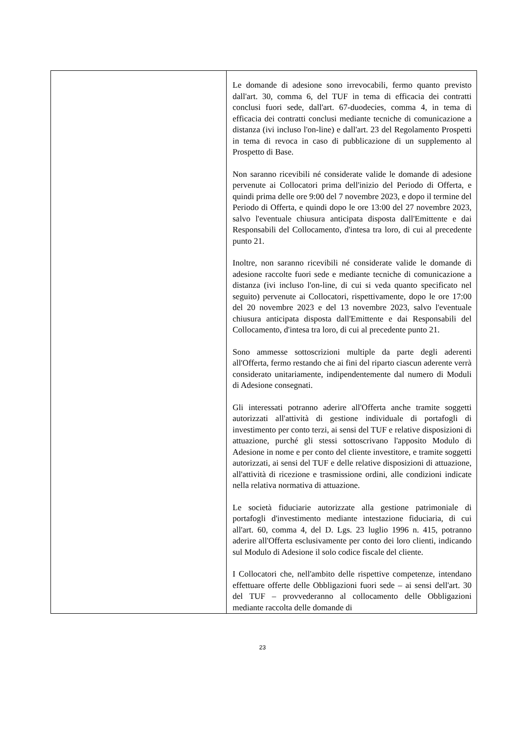| | Le domande di adesione sono irrevocabili, fermo quanto previsto dall'art. 30, comma 6, del TUF in tema di efficacia dei contratti conclusi fuori sede, dall'art. 67-duodecies, comma 4, in tema di efficacia dei contratti conclusi mediante tecniche di comunicazione a distanza (ivi incluso l'on-line) e dall'art. 23 del Regolamento Prospetti in tema di revoca in caso di pubblicazione di un supplemento al Prospetto di Base. Non saranno ricevibili né considerate valide le domande di adesione pervenute ai Collocatori prima dell'inizio del Periodo di Offerta, e quindi prima delle ore 9:00 del 7 novembre 2023, e dopo il termine del Periodo di Offerta, e quindi dopo le ore 13:00 del 27 novembre 2023, salvo l'eventuale chiusura anticipata disposta dall'Emittente e dai Responsabili del Collocamento, d'intesa tra loro, di cui al precedente punto 21. Inoltre, non saranno ricevibili né considerate valide le domande di adesione raccolte fuori sede e mediante tecniche di comunicazione a distanza (ivi incluso l'on-line, di cui si veda quanto specificato nel seguito) pervenute ai Collocatori, rispettivamente, dopo le ore 17:00 del 20 novembre 2023 e del 13 novembre 2023, salvo l'eventuale chiusura anticipata disposta dall'Emittente e dai Responsabili del Collocamento, d'intesa tra loro, di cui al precedente punto 21. Sono ammesse sottoscrizioni multiple da parte degli aderenti all'Offerta, fermo restando che ai fini del riparto ciascun aderente verrà considerato unitariamente, indipendentemente dal numero di Moduli di Adesione consegnati. Gli interessati potranno aderire all'Offerta anche tramite soggetti autorizzati all'attività di gestione individuale di portafogli di investimento per conto terzi, ai sensi del TUF e relative disposizioni di attuazione, purché gli stessi sottoscrivano l'apposito Modulo di Adesione in nome e per conto del cliente investitore, e tramite soggetti autorizzati, ai sensi del TUF e delle relative disposizioni di attuazione, all'attività di ricezione e trasmissione ordini, alle condizioni indicate nella relativa normativa di attuazione. Le società fiduciarie autorizzate alla gestione patrimoniale di portafogli d'investimento mediante intestazione fiduciaria, di cui all'art. 60, comma 4, del D. Lgs. 23 luglio 1996 n. 415, potranno aderire all'Offerta esclusivamente per conto dei loro clienti, indicando sul Modulo di Adesione il solo codice fiscale del cliente. I Collocatori che, nell'ambito delle rispettive competenze, intendano effettuare offerte delle Obbligazioni fuori sede – ai sensi dell'art. 30 del TUF – provvederanno al collocamento delle Obbligazioni mediante raccolta delle domande di |
23